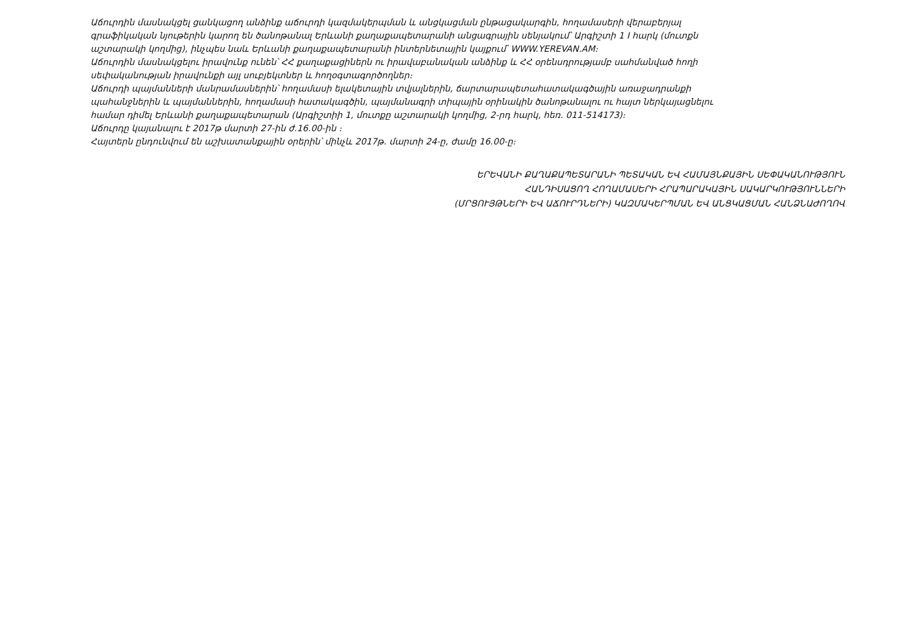Աճուրդին մասնակցել ցանկացող անձինք աճուրդի կազմակերպման և անցկացման ընթացակարգին, հողամասերի վերաբերյալ գրաֆիկական նյութերին կարող են ծանոթանալ Երևանի քաղաքապետարանի անցագրային սենյակում՝ Արգիշտի 1 I հարկ (մուտքն աշտարակի կողմից), ինչպես նաև Երևանի քաղաքապետարանի ինտերնետային կայքում՝ WWW.YEREVAN.AM։
Աճուրդին մասնակցելու իրավունք ունեն՝ ՀՀ քաղաքացիներն ու իրավաբանական անձինք և ՀՀ օրենսդրությամբ սահմանված հողի սեփականության իրավունքի այլ սուբյեկտներ և հողօգտագործողներ։
Աճուրդի պայմանների մանրամասներին՝ հողամասի ելակետային տվյալներին, ճարտարապետահատակագծային առաջադրանքի պահանջներին և պայմաններին, հողամասի հատակագծին, պայմանագրի տիպային օրինակին ծանոթանալու ու հայտ ներկայացնելու համար դիմել Երևանի քաղաքապետարան (Արգիշտիի 1, մուտքը աշտարակի կողմից, 2-րդ հարկ, հեռ. 011-514173)։
Աճուրդը կայանալու է 2017թ մարտի 27-ին ժ.16.00-ին ։
Հայտերն ընդունվում են աշխատանքային օրերին՝ մինչև 2017թ. մարտի 24-ը, ժամը 16.00-ը։
ԵՐԵՎԱՆԻ ՔԱՂԱՔԱՊԵՏԱՐԱՆԻ ՊԵՏԱԿԱՆ ԵՎ ՀԱՄԱՅՆՔԱՅԻՆ ՍԵՓԱԿԱՆՈՒԹՅՈՒՆ
ՀԱՆԴԻՍԱՑՈՂ ՀՈՂԱՄԱՍԵՐԻ ՀՐԱՊԱՐԱԿԱՅԻՆ ՍԱԿԱՐԿՈՒԹՅՈՒՆՆԵՐԻ
(ՄՐՑՈՒՅԹՆԵՐԻ ԵՎ ԱՃՈՒՐԴՆԵՐԻ) ԿԱԶՄԱԿԵՐՊՄԱՆ ԵՎ ԱՆՑԿԱՑՄԱՆ ՀԱՆՁՆԱԺՈՂՈՎ